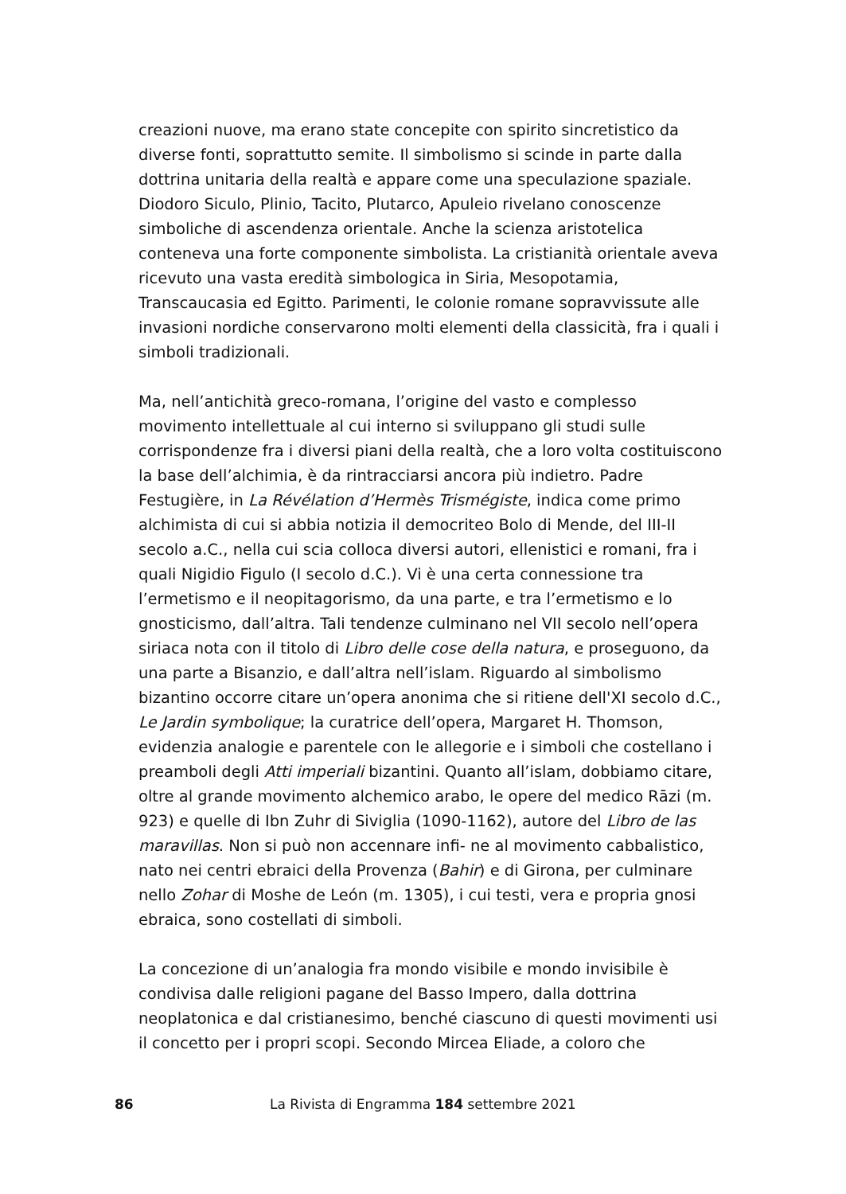creazioni nuove, ma erano state concepite con spirito sincretistico da diverse fonti, soprattutto semite. Il simbolismo si scinde in parte dalla dottrina unitaria della realtà e appare come una speculazione spaziale. Diodoro Siculo, Plinio, Tacito, Plutarco, Apuleio rivelano conoscenze simboliche di ascendenza orientale. Anche la scienza aristotelica conteneva una forte componente simbolista. La cristianità orientale aveva ricevuto una vasta eredità simbologica in Siria, Mesopotamia, Transcaucasia ed Egitto. Parimenti, le colonie romane sopravvissute alle invasioni nordiche conservarono molti elementi della classicità, fra i quali i simboli tradizionali.
Ma, nell’antichità greco-romana, l’origine del vasto e complesso movimento intellettuale al cui interno si sviluppano gli studi sulle corrispondenze fra i diversi piani della realtà, che a loro volta costituiscono la base dell’alchimia, è da rintracciarsi ancora più indietro. Padre Festugière, in La Révélation d’Hermès Trismégiste, indica come primo alchimista di cui si abbia notizia il democriteo Bolo di Mende, del III-II secolo a.C., nella cui scia colloca diversi autori, ellenistici e romani, fra i quali Nigidio Figulo (I secolo d.C.). Vi è una certa connessione tra l’ermetismo e il neopitagorismo, da una parte, e tra l’ermetismo e lo gnosticismo, dall’altra. Tali tendenze culminano nel VII secolo nell’opera siriaca nota con il titolo di Libro delle cose della natura, e proseguono, da una parte a Bisanzio, e dall’altra nell’islam. Riguardo al simbolismo bizantino occorre citare un’opera anonima che si ritiene dell'XI secolo d.C., Le Jardin symbolique; la curatrice dell’opera, Margaret H. Thomson, evidenzia analogie e parentele con le allegorie e i simboli che costellano i preamboli degli Atti imperiali bizantini. Quanto all’islam, dobbiamo citare, oltre al grande movimento alchemico arabo, le opere del medico Rāzi (m. 923) e quelle di Ibn Zuhr di Siviglia (1090-1162), autore del Libro de las maravillas. Non si può non accennare infi- ne al movimento cabbalistico, nato nei centri ebraici della Provenza (Bahir) e di Girona, per culminare nello Zohar di Moshe de León (m. 1305), i cui testi, vera e propria gnosi ebraica, sono costellati di simboli.
La concezione di un’analogia fra mondo visibile e mondo invisibile è condivisa dalle religioni pagane del Basso Impero, dalla dottrina neoplatonica e dal cristianesimo, benché ciascuno di questi movimenti usi il concetto per i propri scopi. Secondo Mircea Eliade, a coloro che
86 La Rivista di Engramma 184 settembre 2021